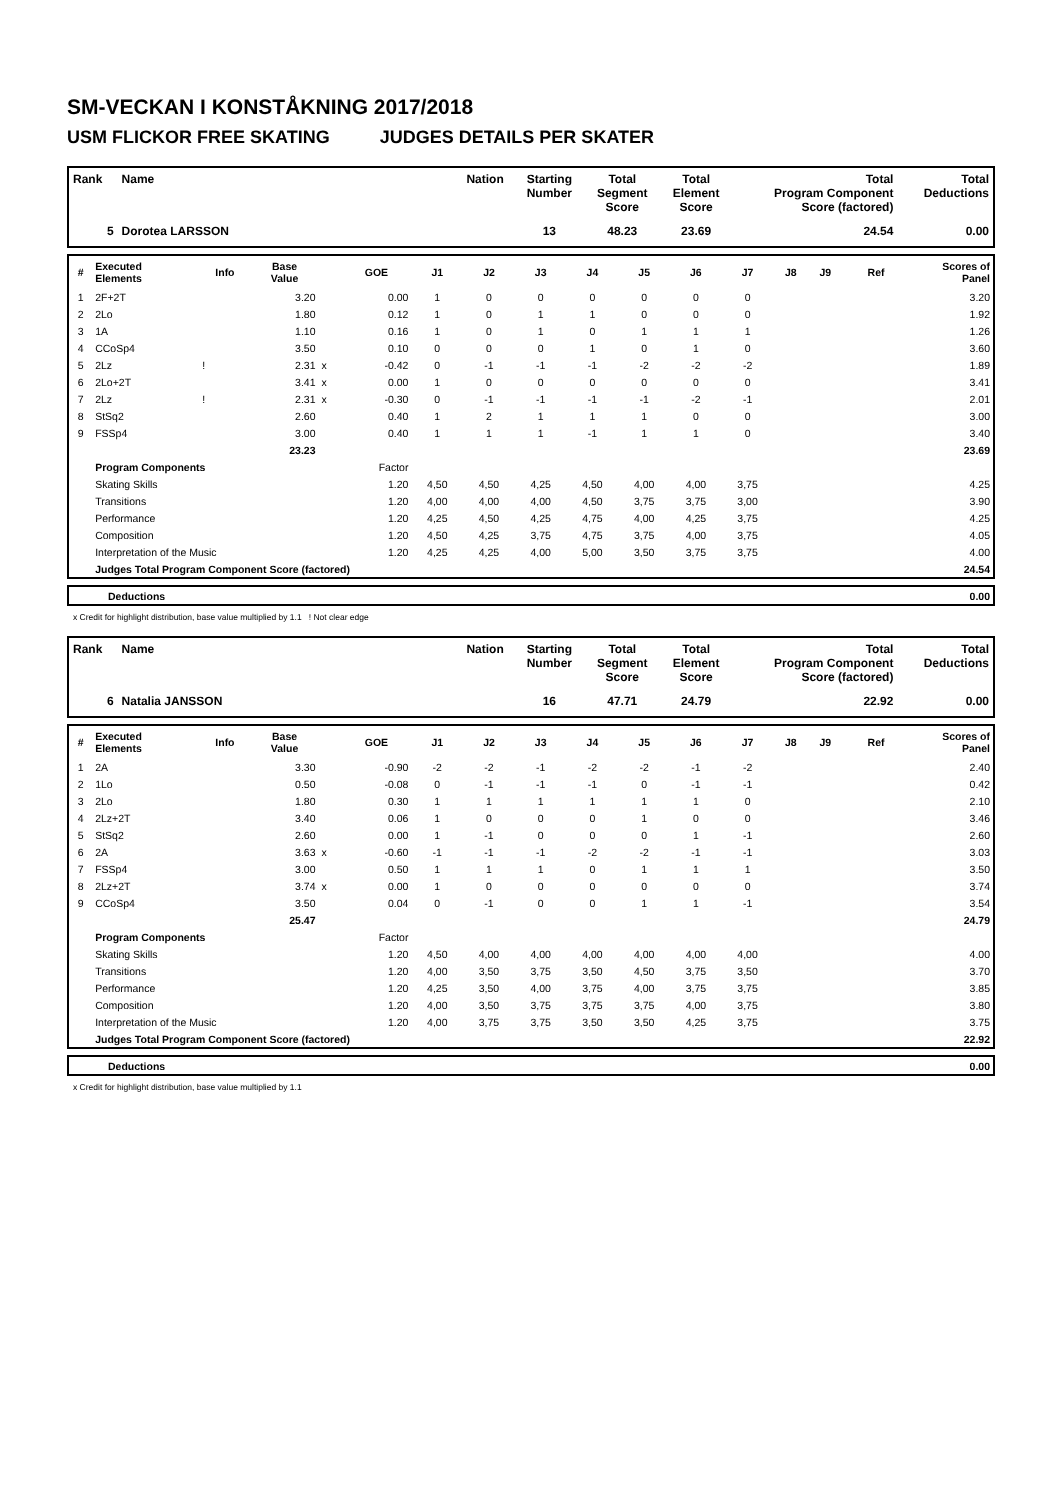SM-VECKAN I KONSTÅKNING 2017/2018
USM FLICKOR FREE SKATING JUDGES DETAILS PER SKATER
| Rank | Name | Nation | Starting Number | Total Segment Score | Total Element Score | Total Program Component Score (factored) | Total Deductions |
| --- | --- | --- | --- | --- | --- | --- | --- |
| 5 | Dorotea LARSSON | | 13 | 48.23 | 23.69 | 24.54 | 0.00 |
| # | Executed Elements | Info | Base Value | | GOE | J1 | J2 | J3 | J4 | J5 | J6 | J7 | J8 | J9 | Ref | Scores of Panel |
| --- | --- | --- | --- | --- | --- | --- | --- | --- | --- | --- | --- | --- | --- | --- | --- | --- |
| 1 | 2F+2T | | 3.20 | | 0.00 | 1 | 0 | 0 | 0 | 0 | 0 | 0 | | | | 3.20 |
| 2 | 2Lo | | 1.80 | | 0.12 | 1 | 0 | 1 | 1 | 0 | 0 | 0 | | | | 1.92 |
| 3 | 1A | | 1.10 | | 0.16 | 1 | 0 | 1 | 0 | 1 | 1 | 1 | | | | 1.26 |
| 4 | CCoSp4 | | 3.50 | | 0.10 | 0 | 0 | 0 | 1 | 0 | 1 | 0 | | | | 3.60 |
| 5 | 2Lz | ! | 2.31 | x | -0.42 | 0 | -1 | -1 | -1 | -2 | -2 | -2 | | | | 1.89 |
| 6 | 2Lo+2T | | 3.41 | x | 0.00 | 1 | 0 | 0 | 0 | 0 | 0 | 0 | | | | 3.41 |
| 7 | 2Lz | ! | 2.31 | x | -0.30 | 0 | -1 | -1 | -1 | -1 | -2 | -1 | | | | 2.01 |
| 8 | StSq2 | | 2.60 | | 0.40 | 1 | 2 | 1 | 1 | 1 | 0 | 0 | | | | 3.00 |
| 9 | FSSp4 | | 3.00 | | 0.40 | 1 | 1 | 1 | -1 | 1 | 1 | 0 | | | | 3.40 |
| | | | 23.23 | | | | | | | | | | | | | 23.69 |
| | Program Components | | | | Factor | | | | | | | | | | | |
| | Skating Skills | | | | 1.20 | 4,50 | 4,50 | 4,25 | 4,50 | 4,00 | 4,00 | 3,75 | | | | 4.25 |
| | Transitions | | | | 1.20 | 4,00 | 4,00 | 4,00 | 4,50 | 3,75 | 3,75 | 3,00 | | | | 3.90 |
| | Performance | | | | 1.20 | 4,25 | 4,50 | 4,25 | 4,75 | 4,00 | 4,25 | 3,75 | | | | 4.25 |
| | Composition | | | | 1.20 | 4,50 | 4,25 | 3,75 | 4,75 | 3,75 | 4,00 | 3,75 | | | | 4.05 |
| | Interpretation of the Music | | | | 1.20 | 4,25 | 4,25 | 4,00 | 5,00 | 3,50 | 3,75 | 3,75 | | | | 4.00 |
| | Judges Total Program Component Score (factored) | | | | | | | | | | | | | | | 24.54 |
| | Deductions | 0.00 |
x Credit for highlight distribution, base value multiplied by 1.1 ! Not clear edge
| Rank | Name | Nation | Starting Number | Total Segment Score | Total Element Score | Total Program Component Score (factored) | Total Deductions |
| --- | --- | --- | --- | --- | --- | --- | --- |
| 6 | Natalia JANSSON | | 16 | 47.71 | 24.79 | 22.92 | 0.00 |
| # | Executed Elements | Info | Base Value | | GOE | J1 | J2 | J3 | J4 | J5 | J6 | J7 | J8 | J9 | Ref | Scores of Panel |
| --- | --- | --- | --- | --- | --- | --- | --- | --- | --- | --- | --- | --- | --- | --- | --- | --- |
| 1 | 2A | | 3.30 | | -0.90 | -2 | -2 | -1 | -2 | -2 | -1 | -2 | | | | 2.40 |
| 2 | 1Lo | | 0.50 | | -0.08 | 0 | -1 | -1 | -1 | 0 | -1 | -1 | | | | 0.42 |
| 3 | 2Lo | | 1.80 | | 0.30 | 1 | 1 | 1 | 1 | 1 | 1 | 0 | | | | 2.10 |
| 4 | 2Lz+2T | | 3.40 | | 0.06 | 1 | 0 | 0 | 0 | 1 | 0 | 0 | | | | 3.46 |
| 5 | StSq2 | | 2.60 | | 0.00 | 1 | -1 | 0 | 0 | 0 | 1 | -1 | | | | 2.60 |
| 6 | 2A | | 3.63 | x | -0.60 | -1 | -1 | -1 | -2 | -2 | -1 | -1 | | | | 3.03 |
| 7 | FSSp4 | | 3.00 | | 0.50 | 1 | 1 | 1 | 0 | 1 | 1 | 1 | | | | 3.50 |
| 8 | 2Lz+2T | | 3.74 | x | 0.00 | 1 | 0 | 0 | 0 | 0 | 0 | 0 | | | | 3.74 |
| 9 | CCoSp4 | | 3.50 | | 0.04 | 0 | -1 | 0 | 0 | 1 | 1 | -1 | | | | 3.54 |
| | | | 25.47 | | | | | | | | | | | | | 24.79 |
| | Program Components | | | | Factor | | | | | | | | | | | |
| | Skating Skills | | | | 1.20 | 4,50 | 4,00 | 4,00 | 4,00 | 4,00 | 4,00 | 4,00 | | | | 4.00 |
| | Transitions | | | | 1.20 | 4,00 | 3,50 | 3,75 | 3,50 | 4,50 | 3,75 | 3,50 | | | | 3.70 |
| | Performance | | | | 1.20 | 4,25 | 3,50 | 4,00 | 3,75 | 4,00 | 3,75 | 3,75 | | | | 3.85 |
| | Composition | | | | 1.20 | 4,00 | 3,50 | 3,75 | 3,75 | 3,75 | 4,00 | 3,75 | | | | 3.80 |
| | Interpretation of the Music | | | | 1.20 | 4,00 | 3,75 | 3,75 | 3,50 | 3,50 | 4,25 | 3,75 | | | | 3.75 |
| | Judges Total Program Component Score (factored) | | | | | | | | | | | | | | | 22.92 |
| | Deductions | 0.00 |
x Credit for highlight distribution, base value multiplied by 1.1